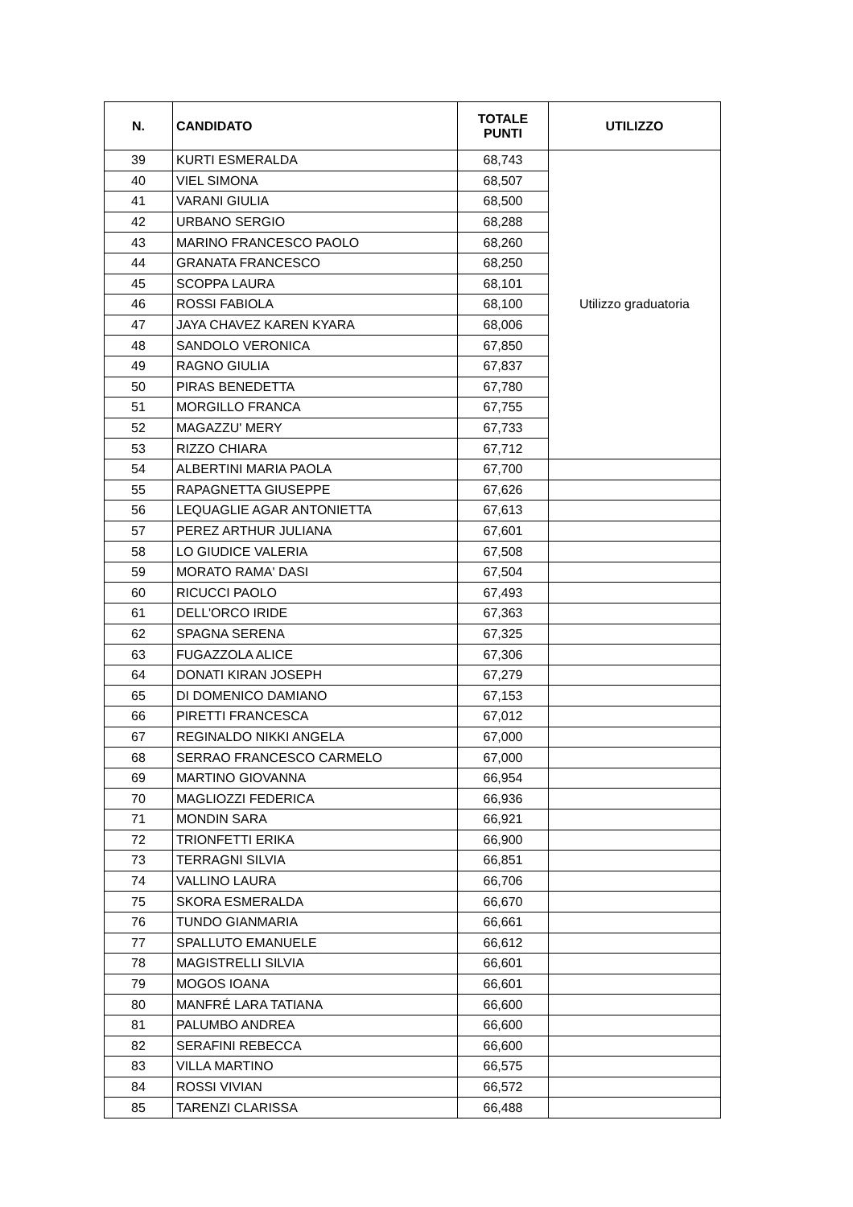| N. | CANDIDATO | TOTALE PUNTI | UTILIZZO |
| --- | --- | --- | --- |
| 39 | KURTI ESMERALDA | 68,743 | Utilizzo graduatoria |
| 40 | VIEL SIMONA | 68,507 | |
| 41 | VARANI GIULIA | 68,500 | |
| 42 | URBANO SERGIO | 68,288 | |
| 43 | MARINO FRANCESCO PAOLO | 68,260 | |
| 44 | GRANATA FRANCESCO | 68,250 | |
| 45 | SCOPPA LAURA | 68,101 | |
| 46 | ROSSI FABIOLA | 68,100 | |
| 47 | JAYA CHAVEZ KAREN KYARA | 68,006 | |
| 48 | SANDOLO VERONICA | 67,850 | |
| 49 | RAGNO GIULIA | 67,837 | |
| 50 | PIRAS BENEDETTA | 67,780 | |
| 51 | MORGILLO FRANCA | 67,755 | |
| 52 | MAGAZZU' MERY | 67,733 | |
| 53 | RIZZO CHIARA | 67,712 | |
| 54 | ALBERTINI MARIA PAOLA | 67,700 | |
| 55 | RAPAGNETTA GIUSEPPE | 67,626 | |
| 56 | LEQUAGLIE AGAR ANTONIETTA | 67,613 | |
| 57 | PEREZ ARTHUR JULIANA | 67,601 | |
| 58 | LO GIUDICE VALERIA | 67,508 | |
| 59 | MORATO RAMA' DASI | 67,504 | |
| 60 | RICUCCI PAOLO | 67,493 | |
| 61 | DELL'ORCO IRIDE | 67,363 | |
| 62 | SPAGNA SERENA | 67,325 | |
| 63 | FUGAZZOLA ALICE | 67,306 | |
| 64 | DONATI KIRAN JOSEPH | 67,279 | |
| 65 | DI DOMENICO DAMIANO | 67,153 | |
| 66 | PIRETTI FRANCESCA | 67,012 | |
| 67 | REGINALDO NIKKI ANGELA | 67,000 | |
| 68 | SERRAO FRANCESCO CARMELO | 67,000 | |
| 69 | MARTINO GIOVANNA | 66,954 | |
| 70 | MAGLIOZZI FEDERICA | 66,936 | |
| 71 | MONDIN SARA | 66,921 | |
| 72 | TRIONFETTI ERIKA | 66,900 | |
| 73 | TERRAGNI SILVIA | 66,851 | |
| 74 | VALLINO LAURA | 66,706 | |
| 75 | SKORA ESMERALDA | 66,670 | |
| 76 | TUNDO GIANMARIA | 66,661 | |
| 77 | SPALLUTO EMANUELE | 66,612 | |
| 78 | MAGISTRELLI SILVIA | 66,601 | |
| 79 | MOGOS IOANA | 66,601 | |
| 80 | MANFRÉ LARA TATIANA | 66,600 | |
| 81 | PALUMBO ANDREA | 66,600 | |
| 82 | SERAFINI REBECCA | 66,600 | |
| 83 | VILLA MARTINO | 66,575 | |
| 84 | ROSSI VIVIAN | 66,572 | |
| 85 | TARENZI CLARISSA | 66,488 | |